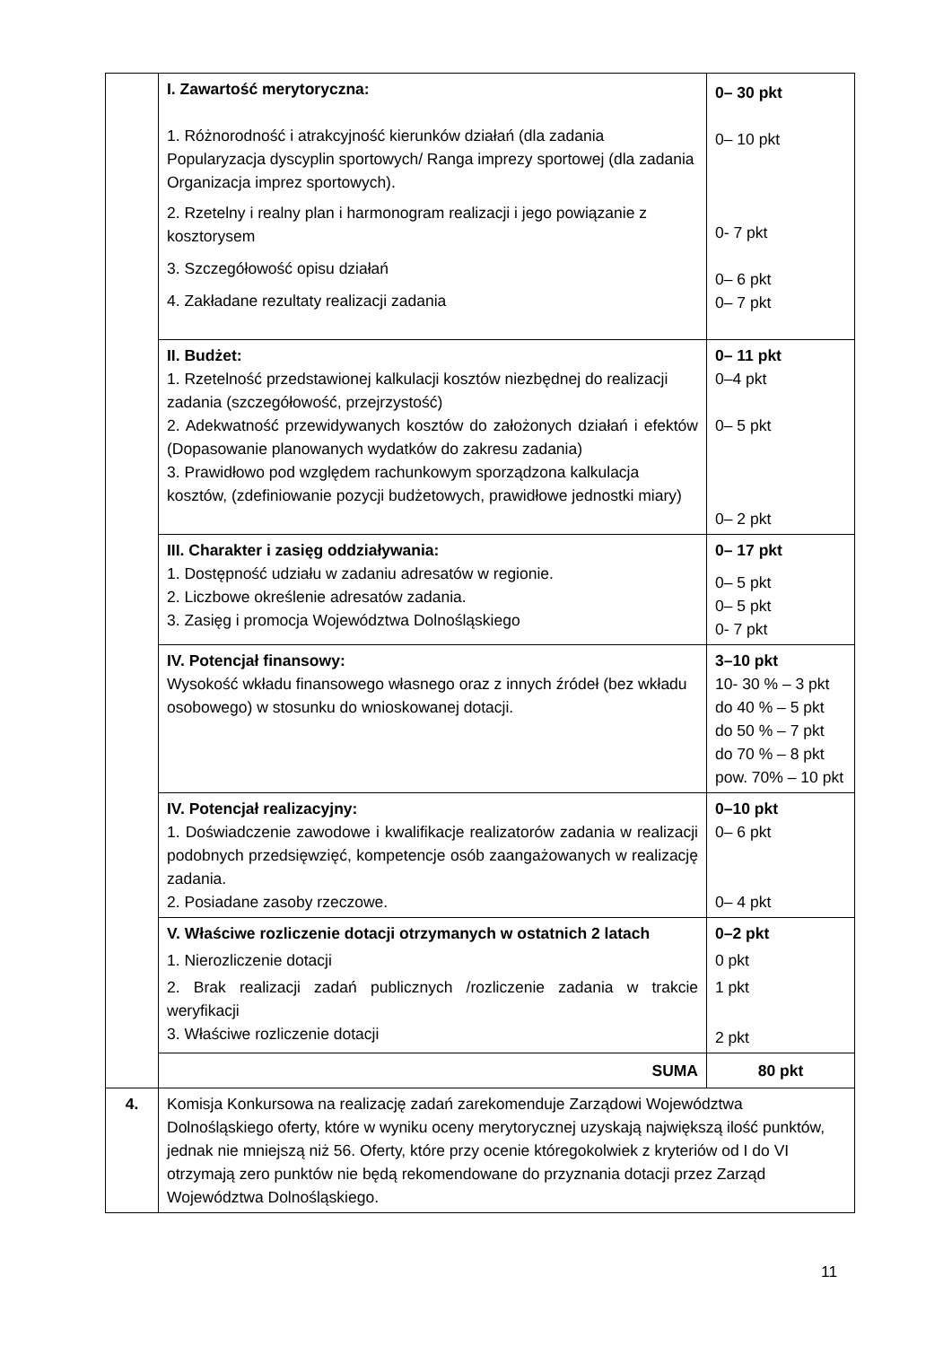| | I. Zawartość merytoryczna: 1. Różnorodność i atrakcyjność kierunków działań (dla zadania Popularyzacja dyscyplin sportowych/ Ranga imprezy sportowej (dla zadania Organizacja imprez sportowych). 2. Rzetelny i realny plan i harmonogram realizacji i jego powiązanie z kosztorysem 3. Szczegółowość opisu działań 4. Zakładane rezultaty realizacji zadania | 0– 30 pkt 0– 10 pkt 0- 7 pkt 0– 6 pkt 0– 7 pkt |
| | II. Budżet: 1. Rzetelność przedstawionej kalkulacji kosztów niezbędnej do realizacji zadania (szczegółowość, przejrzystość) 2. Adekwatność przewidywanych kosztów do założonych działań i efektów (Dopasowanie planowanych wydatków do zakresu zadania) 3. Prawidłowo pod względem rachunkowym sporządzona kalkulacja kosztów, (zdefiniowanie pozycji budżetowych, prawidłowe jednostki miary) | 0– 11 pkt 0–4 pkt 0– 5 pkt 0– 2 pkt |
| | III. Charakter i zasięg oddziaływania: 1. Dostępność udziału w zadaniu adresatów w regionie. 2. Liczbowe określenie adresatów zadania. 3. Zasięg i promocja Województwa Dolnośląskiego | 0– 17 pkt 0– 5 pkt 0– 5 pkt 0- 7 pkt |
| | IV. Potencjał finansowy: Wysokość wkładu finansowego własnego oraz z innych źródeł (bez wkładu osobowego) w stosunku do wnioskowanej dotacji. | 3–10 pkt 10- 30 % – 3 pkt do 40 % – 5 pkt do 50 % – 7 pkt do 70 % – 8 pkt pow. 70% – 10 pkt |
| | IV. Potencjał realizacyjny: 1. Doświadczenie zawodowe i kwalifikacje realizatorów zadania w realizacji podobnych przedsięwzięć, kompetencje osób zaangażowanych w realizację zadania. 2. Posiadane zasoby rzeczowe. | 0–10 pkt 0– 6 pkt 0– 4 pkt |
| | V. Właściwe rozliczenie dotacji otrzymanych w ostatnich 2 latach 1. Nierozliczenie dotacji 2. Brak realizacji zadań publicznych /rozliczenie zadania w trakcie weryfikacji 3. Właściwe rozliczenie dotacji | 0–2 pkt 0 pkt 1 pkt 2 pkt |
| | SUMA | 80 pkt |
| 4. | Komisja Konkursowa na realizację zadań zarekomenduje Zarządowi Województwa Dolnośląskiego oferty, które w wyniku oceny merytorycznej uzyskają największą ilość punktów, jednak nie mniejszą niż 56. Oferty, które przy ocenie któregokolwiek z kryteriów od I do VI otrzymają zero punktów nie będą rekomendowane do przyznania dotacji przez Zarząd Województwa Dolnośląskiego. | |
11